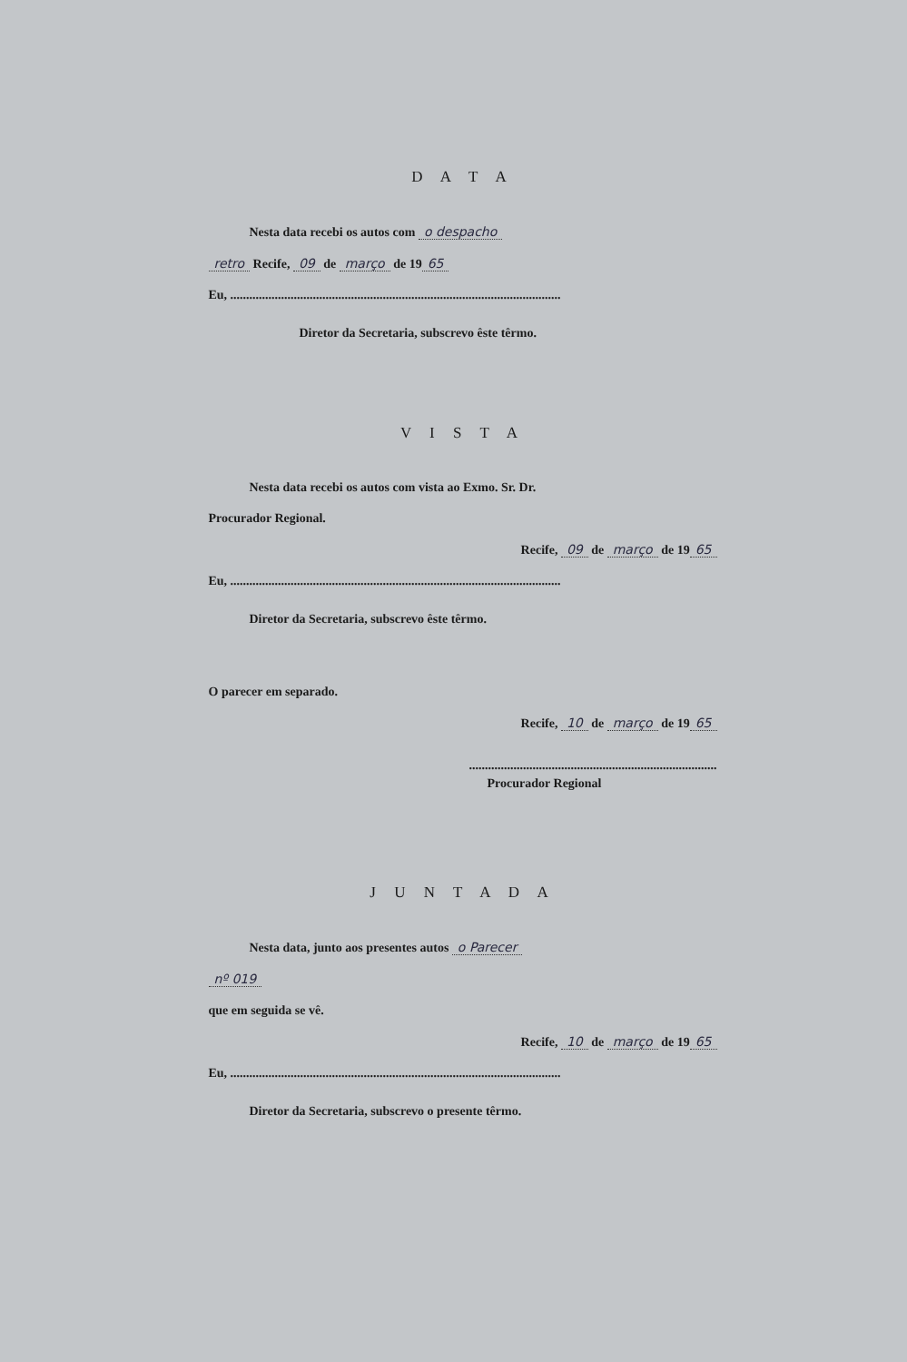D A T A
Nesta data recebi os autos com o despacho
retro Recife, 09 de março de 19 65
Eu, ........................................................................................................
Diretor da Secretaria, subscrevo êste têrmo.
V I S T A
Nesta data recebi os autos com vista ao Exmo. Sr. Dr.
Procurador Regional.
Recife, 09 de março de 19 65
Eu, ........................................................................................................
Diretor da Secretaria, subscrevo êste têrmo.
O parecer em separado.
Recife, 10 de março de 19 65
..............................................................................
Procurador Regional
J U N T A D A
Nesta data, junto aos presentes autos o Parecer
nº 019
que em seguida se vê.
Recife, 10 de março de 19 65
Eu, ........................................................................................................
Diretor da Secretaria, subscrevo o presente têrmo.